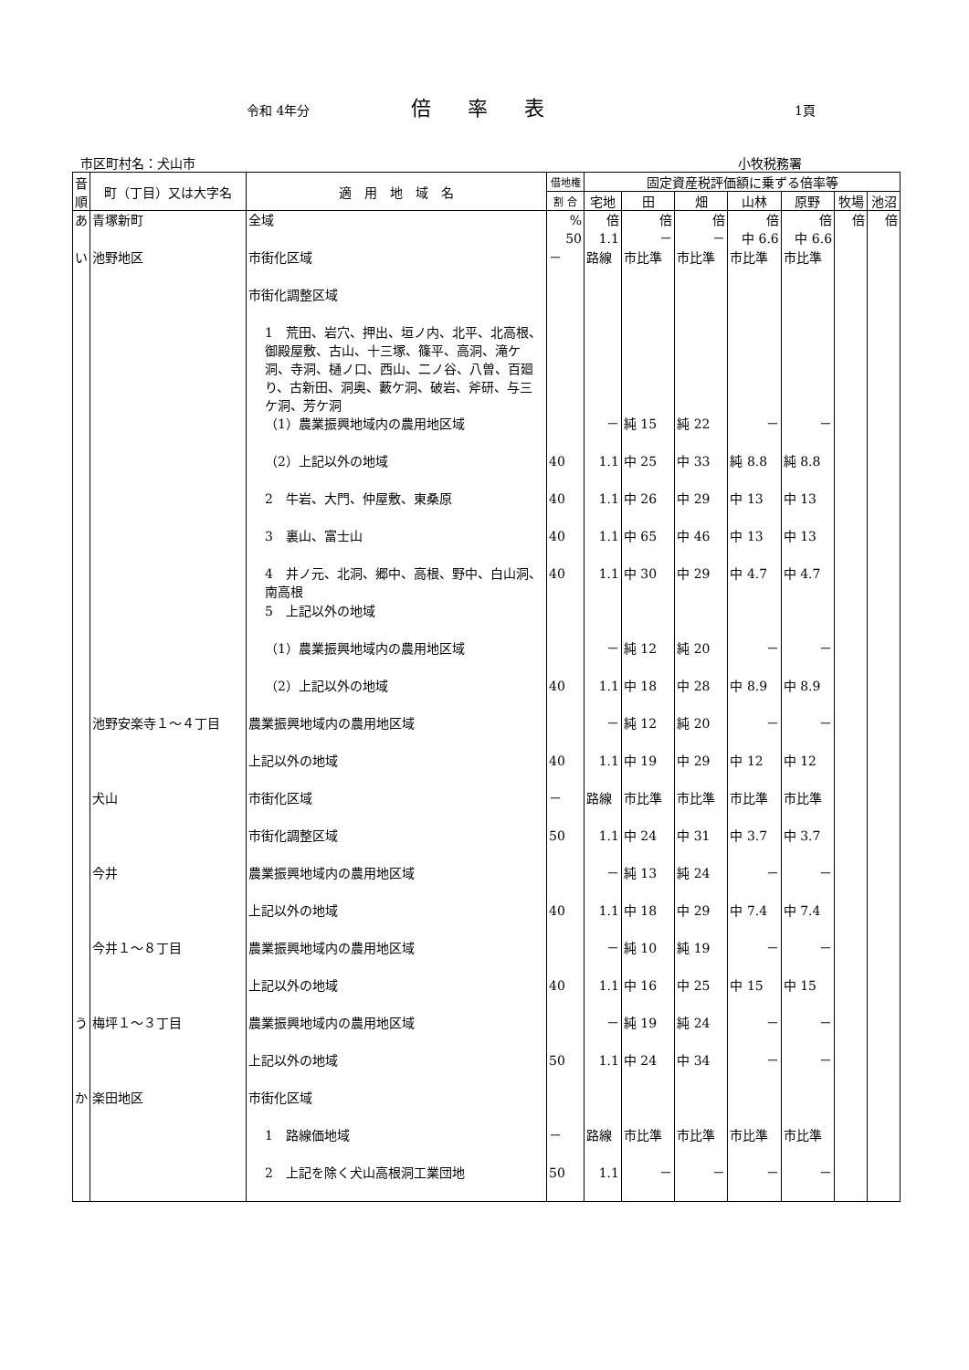令和 4年分
倍率表
1頁
市区町村名：犬山市 小牧税務署
| 音順 | 町（丁目）又は大字名 | 適 用 地 域 名 | 借地権 | 固定資産税評価額に乗ずる倍率等 | | | | | | |
| --- | --- | --- | --- | --- | --- | --- | --- | --- | --- | --- |
| | | | 割 合 | 宅地 | 田 | 畑 | 山林 | 原野 | 牧場 | 池沼 |
| あ | 青塚新町 | 全域 | % 50 | 倍 1.1 | 倍 － | 倍 － | 倍 中 6.6 | 倍 中 6.6 | 倍 | 倍 |
| い | 池野地区 | 市街化区域 | － | 路線 | 市比準 | 市比準 | 市比準 | 市比準 | | |
| | | 市街化調整区域 | | | | | | | | |
| | | 1 荒田、岩穴、押出、垣ノ内、北平、北高根、御殿屋敷、古山、十三塚、篠平、高洞、滝ケ洞、寺洞、樋ノ口、西山、二ノ谷、八曽、百廻り、古新田、洞奥、藪ケ洞、破岩、斧研、与三ケ洞、芳ケ洞 | | | | | | | | |
| | | （1）農業振興地域内の農用地区域 | | － | 純 15 | 純 22 | － | － | | |
| | | （2）上記以外の地域 | 40 | 1.1 | 中 25 | 中 33 | 純 8.8 | 純 8.8 | | |
| | | 2 牛岩、大門、仲屋敷、東桑原 | 40 | 1.1 | 中 26 | 中 29 | 中 13 | 中 13 | | |
| | | 3 裏山、富士山 | 40 | 1.1 | 中 65 | 中 46 | 中 13 | 中 13 | | |
| | | 4 井ノ元、北洞、郷中、高根、野中、白山洞、南高根 | 40 | 1.1 | 中 30 | 中 29 | 中 4.7 | 中 4.7 | | |
| | | 5 上記以外の地域 | | | | | | | | |
| | | （1）農業振興地域内の農用地区域 | | － | 純 12 | 純 20 | － | － | | |
| | | （2）上記以外の地域 | 40 | 1.1 | 中 18 | 中 28 | 中 8.9 | 中 8.9 | | |
| | 池野安楽寺１～４丁目 | 農業振興地域内の農用地区域 | | － | 純 12 | 純 20 | － | － | | |
| | | 上記以外の地域 | 40 | 1.1 | 中 19 | 中 29 | 中 12 | 中 12 | | |
| | 犬山 | 市街化区域 | － | 路線 | 市比準 | 市比準 | 市比準 | 市比準 | | |
| | | 市街化調整区域 | 50 | 1.1 | 中 24 | 中 31 | 中 3.7 | 中 3.7 | | |
| | 今井 | 農業振興地域内の農用地区域 | | － | 純 13 | 純 24 | － | － | | |
| | | 上記以外の地域 | 40 | 1.1 | 中 18 | 中 29 | 中 7.4 | 中 7.4 | | |
| | 今井１～８丁目 | 農業振興地域内の農用地区域 | | － | 純 10 | 純 19 | － | － | | |
| | | 上記以外の地域 | 40 | 1.1 | 中 16 | 中 25 | 中 15 | 中 15 | | |
| う | 梅坪１～３丁目 | 農業振興地域内の農用地区域 | | － | 純 19 | 純 24 | － | － | | |
| | | 上記以外の地域 | 50 | 1.1 | 中 24 | 中 34 | － | － | | |
| か | 楽田地区 | 市街化区域 | | | | | | | | |
| | | 1 路線価地域 | － | 路線 | 市比準 | 市比準 | 市比準 | 市比準 | | |
| | | 2 上記を除く犬山高根洞工業団地 | 50 | 1.1 | － | － | － | － | | |